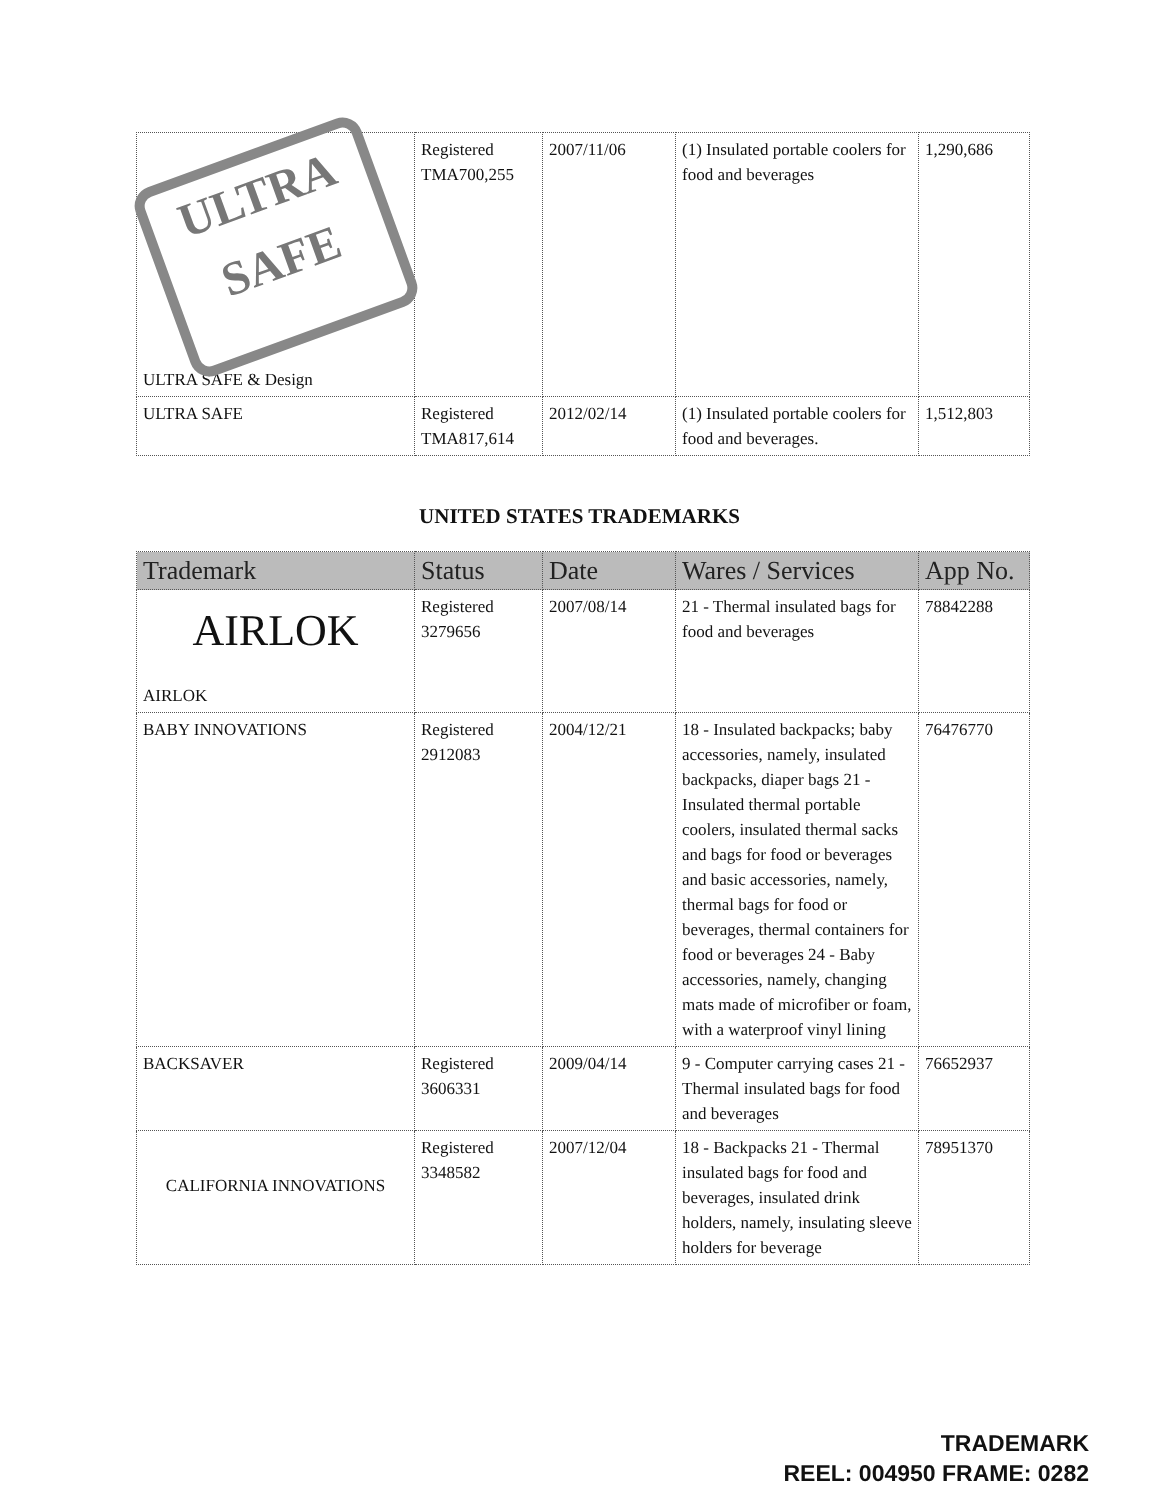| ULTRA SAFE ULTRA SAFE & Design | Registered TMA700,255 | 2007/11/06 | (1) Insulated portable coolers for food and beverages | 1,290,686 |
| ULTRA SAFE | Registered TMA817,614 | 2012/02/14 | (1) Insulated portable coolers for food and beverages. | 1,512,803 |
UNITED STATES TRADEMARKS
| Trademark | Status | Date | Wares / Services | App No. |
| --- | --- | --- | --- | --- |
| AIRLOK AIRLOK | Registered 3279656 | 2007/08/14 | 21 - Thermal insulated bags for food and beverages | 78842288 |
| BABY INNOVATIONS | Registered 2912083 | 2004/12/21 | 18 - Insulated backpacks; baby accessories, namely, insulated backpacks, diaper bags 21 - Insulated thermal portable coolers, insulated thermal sacks and bags for food or beverages and basic accessories, namely, thermal bags for food or beverages, thermal containers for food or beverages 24 - Baby accessories, namely, changing mats made of microfiber or foam, with a waterproof vinyl lining | 76476770 |
| BACKSAVER | Registered 3606331 | 2009/04/14 | 9 - Computer carrying cases 21 - Thermal insulated bags for food and beverages | 76652937 |
| CALIFORNIA INNOVATIONS | Registered 3348582 | 2007/12/04 | 18 - Backpacks 21 - Thermal insulated bags for food and beverages, insulated drink holders, namely, insulating sleeve holders for beverage | 78951370 |
TRADEMARK
REEL: 004950 FRAME: 0282